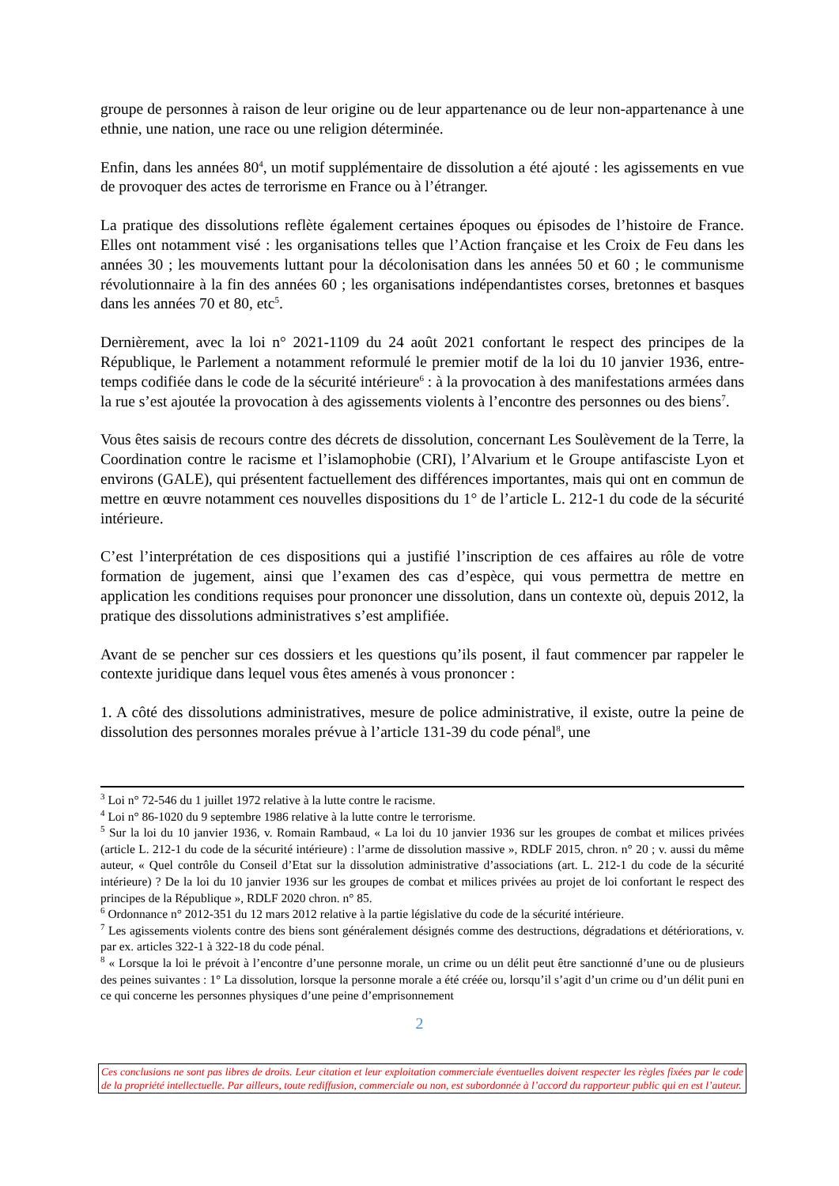groupe de personnes à raison de leur origine ou de leur appartenance ou de leur non-appartenance à une ethnie, une nation, une race ou une religion déterminée.
Enfin, dans les années 80<sup>4</sup>, un motif supplémentaire de dissolution a été ajouté : les agissements en vue de provoquer des actes de terrorisme en France ou à l’étranger.
La pratique des dissolutions reflète également certaines époques ou épisodes de l’histoire de France. Elles ont notamment visé : les organisations telles que l’Action française et les Croix de Feu dans les années 30 ; les mouvements luttant pour la décolonisation dans les années 50 et 60 ; le communisme révolutionnaire à la fin des années 60 ; les organisations indépendantistes corses, bretonnes et basques dans les années 70 et 80, etc<sup>5</sup>.
Dernièrement, avec la loi n° 2021-1109 du 24 août 2021 confortant le respect des principes de la République, le Parlement a notamment reformulé le premier motif de la loi du 10 janvier 1936, entre-temps codifiée dans le code de la sécurité intérieure<sup>6</sup> : à la provocation à des manifestations armées dans la rue s’est ajoutée la provocation à des agissements violents à l’encontre des personnes ou des biens<sup>7</sup>.
Vous êtes saisis de recours contre des décrets de dissolution, concernant Les Soulèvement de la Terre, la Coordination contre le racisme et l’islamophobie (CRI), l’Alvarium et le Groupe antifasciste Lyon et environs (GALE), qui présentent factuellement des différences importantes, mais qui ont en commun de mettre en œuvre notamment ces nouvelles dispositions du 1° de l’article L. 212-1 du code de la sécurité intérieure.
C’est l’interprétation de ces dispositions qui a justifié l’inscription de ces affaires au rôle de votre formation de jugement, ainsi que l’examen des cas d’espèce, qui vous permettra de mettre en application les conditions requises pour prononcer une dissolution, dans un contexte où, depuis 2012, la pratique des dissolutions administratives s’est amplifiée.
Avant de se pencher sur ces dossiers et les questions qu’ils posent, il faut commencer par rappeler le contexte juridique dans lequel vous êtes amenés à vous prononcer :
1. A côté des dissolutions administratives, mesure de police administrative, il existe, outre la peine de dissolution des personnes morales prévue à l’article 131-39 du code pénal<sup>8</sup>, une
<sup>3</sup> Loi n° 72-546 du 1 juillet 1972 relative à la lutte contre le racisme.
<sup>4</sup> Loi n° 86-1020 du 9 septembre 1986 relative à la lutte contre le terrorisme.
<sup>5</sup> Sur la loi du 10 janvier 1936, v. Romain Rambaud, « La loi du 10 janvier 1936 sur les groupes de combat et milices privées (article L. 212-1 du code de la sécurité intérieure) : l’arme de dissolution massive », RDLF 2015, chron. n° 20 ; v. aussi du même auteur, « Quel contrôle du Conseil d’Etat sur la dissolution administrative d’associations (art. L. 212-1 du code de la sécurité intérieure) ? De la loi du 10 janvier 1936 sur les groupes de combat et milices privées au projet de loi confortant le respect des principes de la République », RDLF 2020 chron. n° 85.
<sup>6</sup> Ordonnance n° 2012-351 du 12 mars 2012 relative à la partie législative du code de la sécurité intérieure.
<sup>7</sup> Les agissements violents contre des biens sont généralement désignés comme des destructions, dégradations et détériorations, v. par ex. articles 322-1 à 322-18 du code pénal.
<sup>8</sup> « Lorsque la loi le prévoit à l’encontre d’une personne morale, un crime ou un délit peut être sanctionné d’une ou de plusieurs des peines suivantes : 1° La dissolution, lorsque la personne morale a été créée ou, lorsqu’il s’agit d’un crime ou d’un délit puni en ce qui concerne les personnes physiques d’une peine d’emprisonnement
2
Ces conclusions ne sont pas libres de droits. Leur citation et leur exploitation commerciale éventuelles doivent respecter les règles fixées par le code de la propriété intellectuelle. Par ailleurs, toute rediffusion, commerciale ou non, est subordonnée à l’accord du rapporteur public qui en est l’auteur.